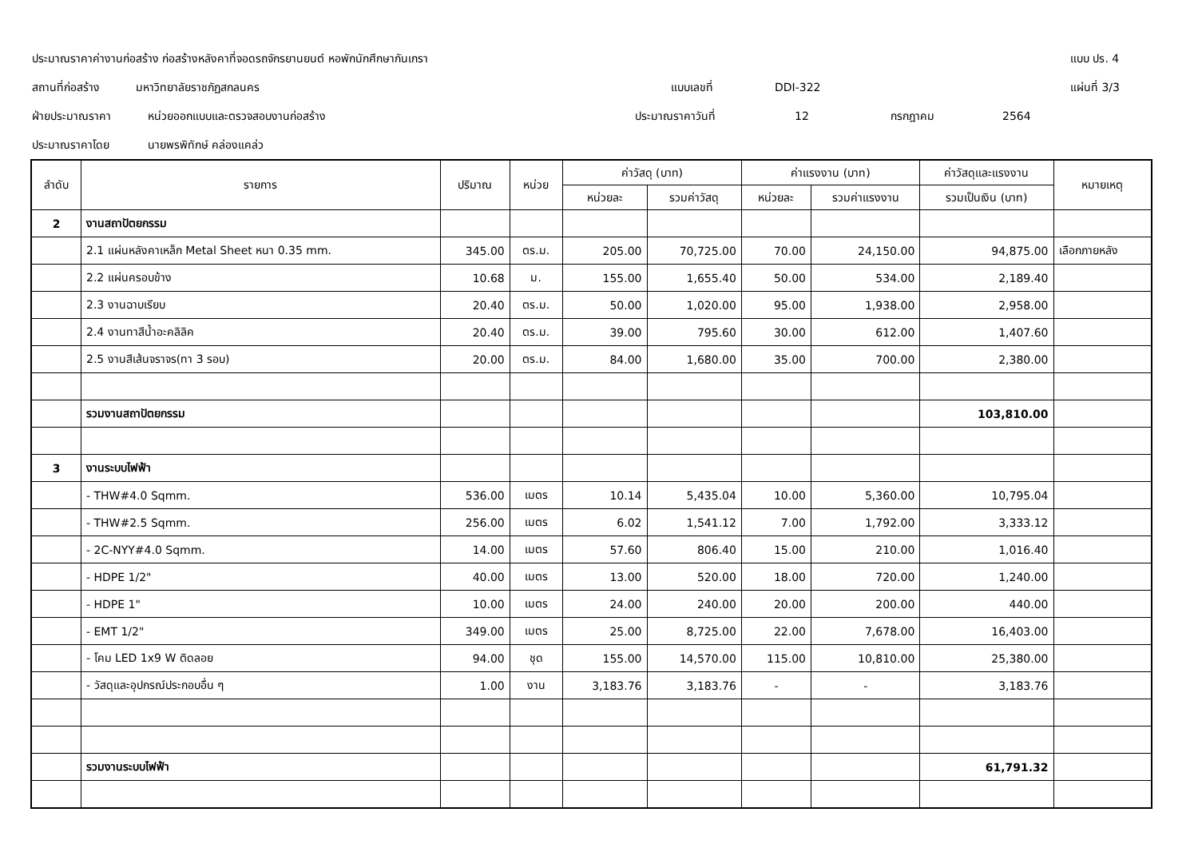ประมาณราคาค่างานก่อสร้าง ก่อสร้างหลังคาที่จอดรถจักรยานยนต์ หอพักนักศึกษากันเกรา แบบ ปร. 4
สถานที่ก่อสร้าง มหาวิทยาลัยราชภัฏสกลนคร แบบเลขที่ DDI-322 แผ่นที่ 3/3
ฝ่ายประมาณราคา หน่วยออกแบบและตรวจสอบงานก่อสร้าง ประมาณราคาวันที่ 12 กรกฎาคม 2564
ประมาณราคาโดย นายพรพิทักษ์ คล่องแคล่ว
| ลำดับ | รายการ | ปริมาณ | หน่วย | ค่าวัสดุ (บาท) | | ค่าแรงงาน (บาท) | | ค่าวัสดุและแรงงาน | หมายเหตุ |
| --- | --- | --- | --- | --- | --- | --- | --- | --- | --- |
| | | | | หน่วยละ | รวมค่าวัสดุ | หน่วยละ | รวมค่าแรงงาน | รวมเป็นเงิน (บาท) | |
| 2 | งานสถาปัตยกรรม | | | | | | | | |
| | 2.1 แผ่นหลังคาเหล็ก Metal Sheet หนา 0.35 mm. | 345.00 | ตร.ม. | 205.00 | 70,725.00 | 70.00 | 24,150.00 | 94,875.00 | เลือกภายหลัง |
| | 2.2 แผ่นครอบข้าง | 10.68 | ม. | 155.00 | 1,655.40 | 50.00 | 534.00 | 2,189.40 | |
| | 2.3 งานฉาบเรียบ | 20.40 | ตร.ม. | 50.00 | 1,020.00 | 95.00 | 1,938.00 | 2,958.00 | |
| | 2.4 งานทาสีน้ำอะคลิลิค | 20.40 | ตร.ม. | 39.00 | 795.60 | 30.00 | 612.00 | 1,407.60 | |
| | 2.5 งานสีเส้นจราจร(ทา 3 รอบ) | 20.00 | ตร.ม. | 84.00 | 1,680.00 | 35.00 | 700.00 | 2,380.00 | |
| | รวมงานสถาปัตยกรรม | | | | | | | 103,810.00 | |
| 3 | งานระบบไฟฟ้า | | | | | | | | |
| | - THW#4.0 Sqmm. | 536.00 | เมตร | 10.14 | 5,435.04 | 10.00 | 5,360.00 | 10,795.04 | |
| | - THW#2.5 Sqmm. | 256.00 | เมตร | 6.02 | 1,541.12 | 7.00 | 1,792.00 | 3,333.12 | |
| | - 2C-NYY#4.0 Sqmm. | 14.00 | เมตร | 57.60 | 806.40 | 15.00 | 210.00 | 1,016.40 | |
| | - HDPE 1/2" | 40.00 | เมตร | 13.00 | 520.00 | 18.00 | 720.00 | 1,240.00 | |
| | - HDPE 1" | 10.00 | เมตร | 24.00 | 240.00 | 20.00 | 200.00 | 440.00 | |
| | - EMT 1/2" | 349.00 | เมตร | 25.00 | 8,725.00 | 22.00 | 7,678.00 | 16,403.00 | |
| | - โคม LED 1x9 W ติดลอย | 94.00 | ชุด | 155.00 | 14,570.00 | 115.00 | 10,810.00 | 25,380.00 | |
| | - วัสดุและอุปกรณ์ประกอบอื่น ๆ | 1.00 | งาน | 3,183.76 | 3,183.76 | - | - | 3,183.76 | |
| | รวมงานระบบไฟฟ้า | | | | | | | 61,791.32 | |